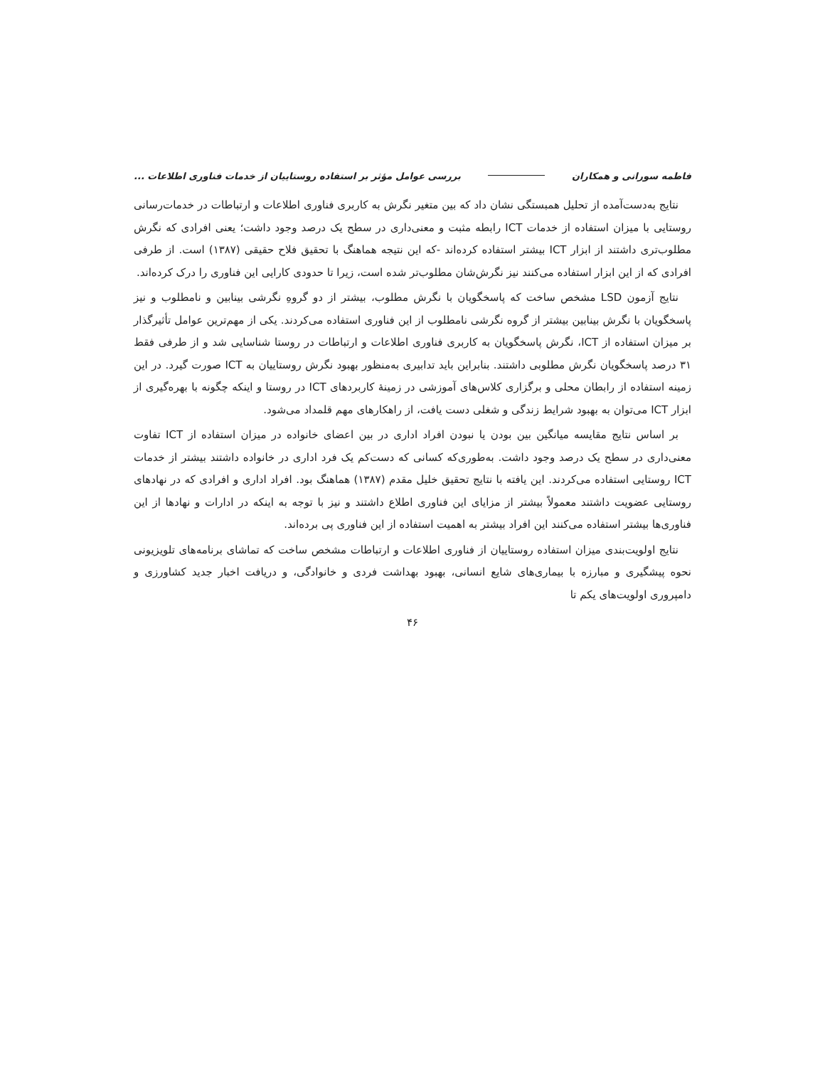فاطمه سورانی و همکاران بررسی عوامل مؤثر بر استفاده روستاییان از خدمات فناوری اطلاعات ...
نتایج به‌دست‌آمده از تحلیل همبستگی نشان داد که بین متغیر نگرش به کاربری فناوری اطلاعات و ارتباطات در خدمات‌رسانی روستایی با میزان استفاده از خدمات ICT رابطه مثبت و معنی‌داری در سطح یک درصد وجود داشت؛ یعنی افرادی که نگرش مطلوب‌تری داشتند از ابزار ICT بیشتر استفاده کرده‌اند -که این نتیجه هماهنگ با تحقیق فلاح حقیقی (۱۳۸۷) است. از طرفی افرادی که از این ابزار استفاده می‌کنند نیز نگرش‌شان مطلوب‌تر شده است، زیرا تا حدودی کارایی این فناوری را درک کرده‌اند.
نتایج آزمون LSD مشخص ساخت که پاسخگویان با نگرش مطلوب، بیشتر از دو گروهِ نگرشی بینابین و نامطلوب و نیز پاسخگویان با نگرش بینابین بیشتر از گروه نگرشی نامطلوب از این فناوری استفاده می‌کردند. یکی از مهم‌ترین عوامل تأثیرگذار بر میزان استفاده از ICT، نگرش پاسخگویان به کاربری فناوری اطلاعات و ارتباطات در روستا شناسایی شد و از طرفی فقط ۳۱ درصد پاسخگویان نگرش مطلوبی داشتند. بنابراین باید تدابیری به‌منظور بهبود نگرش روستاییان به ICT صورت گیرد. در این زمینه استفاده از رابطان محلی و برگزاری کلاس‌های آموزشی در زمینهٔ کاربردهای ICT در روستا و اینکه چگونه با بهره‌گیری از ابزار ICT می‌توان به بهبود شرایط زندگی و شغلی دست یافت، از راهکارهای مهم قلمداد می‌شود.
بر اساس نتایج مقایسه میانگین بین بودن یا نبودن افراد اداری در بین اعضای خانواده در میزان استفاده از ICT تفاوت معنی‌داری در سطح یک درصد وجود داشت. به‌طوری‌که کسانی که دست‌کم یک فرد اداری در خانواده داشتند بیشتر از خدمات ICT روستایی استفاده می‌کردند. این یافته با نتایج تحقیق خلیل مقدم (۱۳۸۷) هماهنگ بود. افراد اداری و افرادی که در نهادهای روستایی عضویت داشتند معمولاً بیشتر از مزایای این فناوری اطلاع داشتند و نیز با توجه به اینکه در ادارات و نهادها از این فناوری‌ها بیشتر استفاده می‌کنند این افراد بیشتر به اهمیت استفاده از این فناوری پی برده‌اند.
نتایج اولویت‌بندی میزان استفاده روستاییان از فناوری اطلاعات و ارتباطات مشخص ساخت که تماشای برنامه‌های تلویزیونی نحوه پیشگیری و مبارزه با بیماری‌های شایع انسانی، بهبود بهداشت فردی و خانوادگی، و دریافت اخبار جدید کشاورزی و دامپروری اولویت‌های یکم تا
۴۶